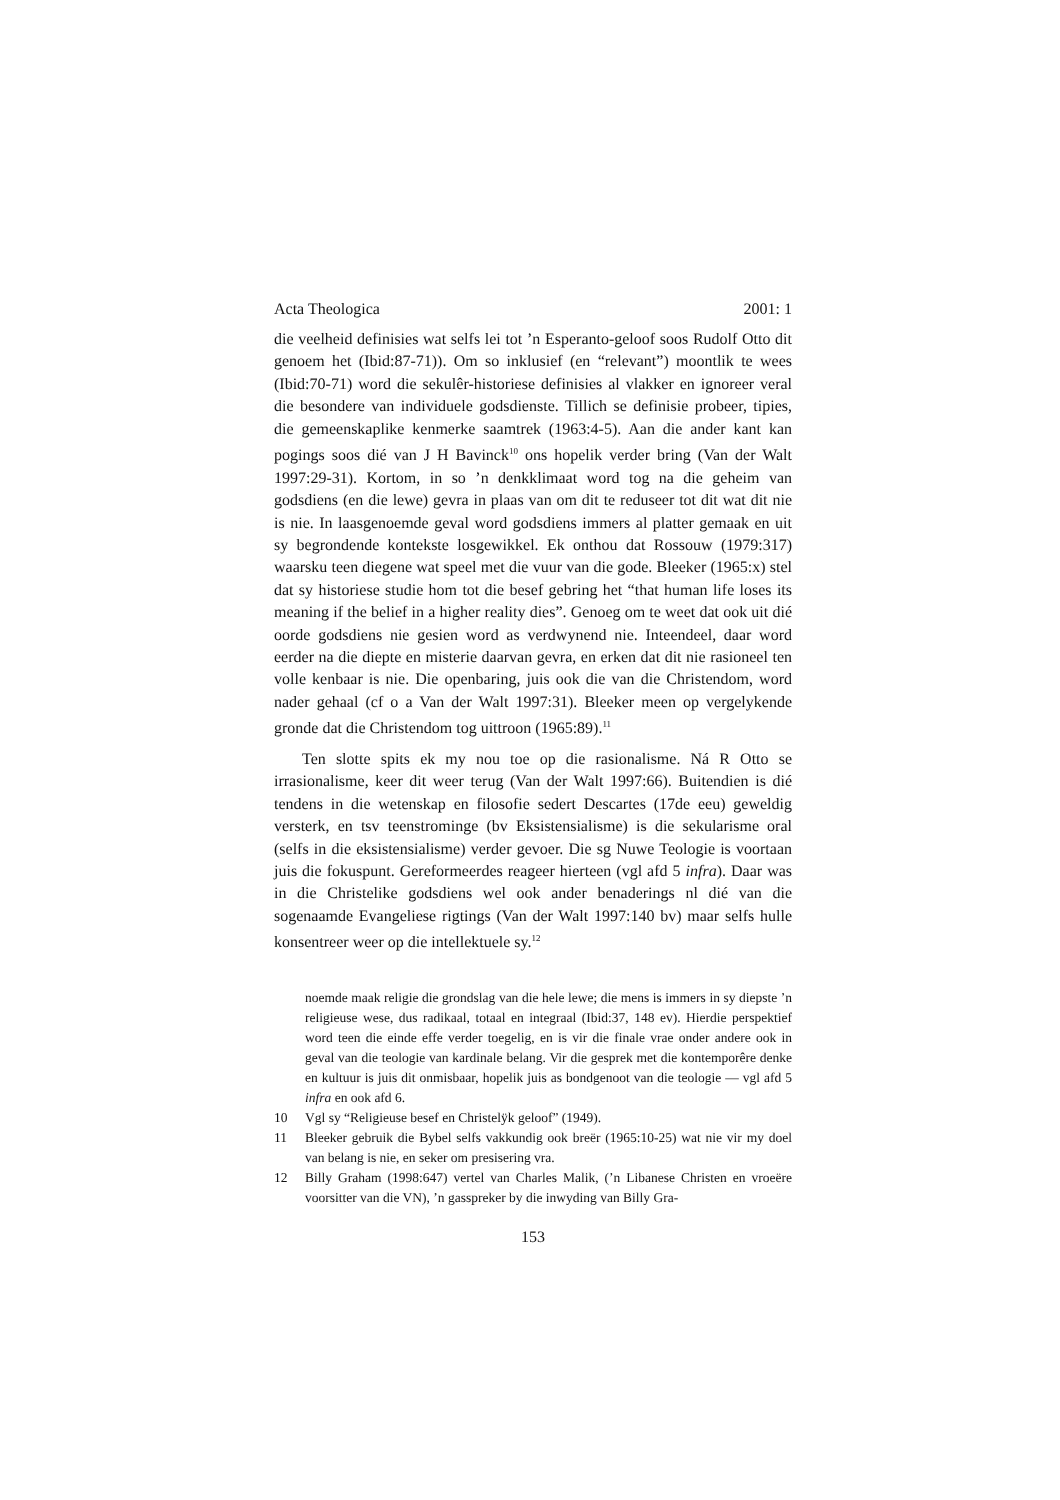Acta Theologica 2001: 1
die veelheid definisies wat selfs lei tot ’n Esperanto-geloof soos Rudolf Otto dit genoem het (Ibid:87-71)). Om so inklusief (en “relevant”) moontlik te wees (Ibid:70-71) word die sekulêr-historiese definisies al vlakker en ignoreer veral die besondere van individuele godsdienste. Tillich se definisie probeer, tipies, die gemeenskaplike kenmerke saamtrek (1963:4-5). Aan die ander kant kan pogings soos dié van J H Bavinck<sup>10</sup> ons hopelik verder bring (Van der Walt 1997:29-31). Kortom, in so ’n denkklimaat word tog na die geheim van godsdiens (en die lewe) gevra in plaas van om dit te reduseer tot dit wat dit nie is nie. In laasgenoemde geval word godsdiens immers al platter gemaak en uit sy begrondende kontekste losgewikkel. Ek onthou dat Rossouw (1979:317) waarsku teen diegene wat speel met die vuur van die gode. Bleeker (1965:x) stel dat sy historiese studie hom tot die besef gebring het “that human life loses its meaning if the belief in a higher reality dies”. Genoeg om te weet dat ook uit dié oorde godsdiens nie gesien word as verdwynend nie. Inteendeel, daar word eerder na die diepte en misterie daarvan gevra, en erken dat dit nie rasioneel ten volle kenbaar is nie. Die openbaring, juis ook die van die Christendom, word nader gehaal (cf o a Van der Walt 1997:31). Bleeker meen op vergelykende gronde dat die Christendom tog uittroon (1965:89).<sup>11</sup>
Ten slotte spits ek my nou toe op die rasionalisme. Ná R Otto se irrasionalisme, keer dit weer terug (Van der Walt 1997:66). Buitendien is dié tendens in die wetenskap en filosofie sedert Descartes (17de eeu) geweldig versterk, en tsv teenstrominge (bv Eksistensialisme) is die sekularisme oral (selfs in die eksistensialisme) verder gevoer. Die sg Nuwe Teologie is voortaan juis die fokuspunt. Gereformeerdes reageer hierteen (vgl afd 5 infra). Daar was in die Christelike godsdiens wel ook ander benaderings nl dié van die sogenaamde Evangeliese rigtings (Van der Walt 1997:140 bv) maar selfs hulle konsentreer weer op die intellektuele sy.<sup>12</sup>
noemde maak religie die grondslag van die hele lewe; die mens is immers in sy diepste ’n religieuse wese, dus radikaal, totaal en integraal (Ibid:37, 148 ev). Hierdie perspektief word teen die einde effe verder toegelig, en is vir die finale vrae onder andere ook in geval van die teologie van kardinale belang. Vir die gesprek met die kontemporêre denke en kultuur is juis dit onmisbaar, hopelik juis as bondgenoot van die teologie — vgl afd 5 infra en ook afd 6.
10 Vgl sy “Religieuse besef en Christelÿk geloof” (1949).
11 Bleeker gebruik die Bybel selfs vakkundig ook breër (1965:10-25) wat nie vir my doel van belang is nie, en seker om presisering vra.
12 Billy Graham (1998:647) vertel van Charles Malik, (’n Libanese Christen en vroeëre voorsitter van die VN), ’n gasspreker by die inwyding van Billy Gra-
153